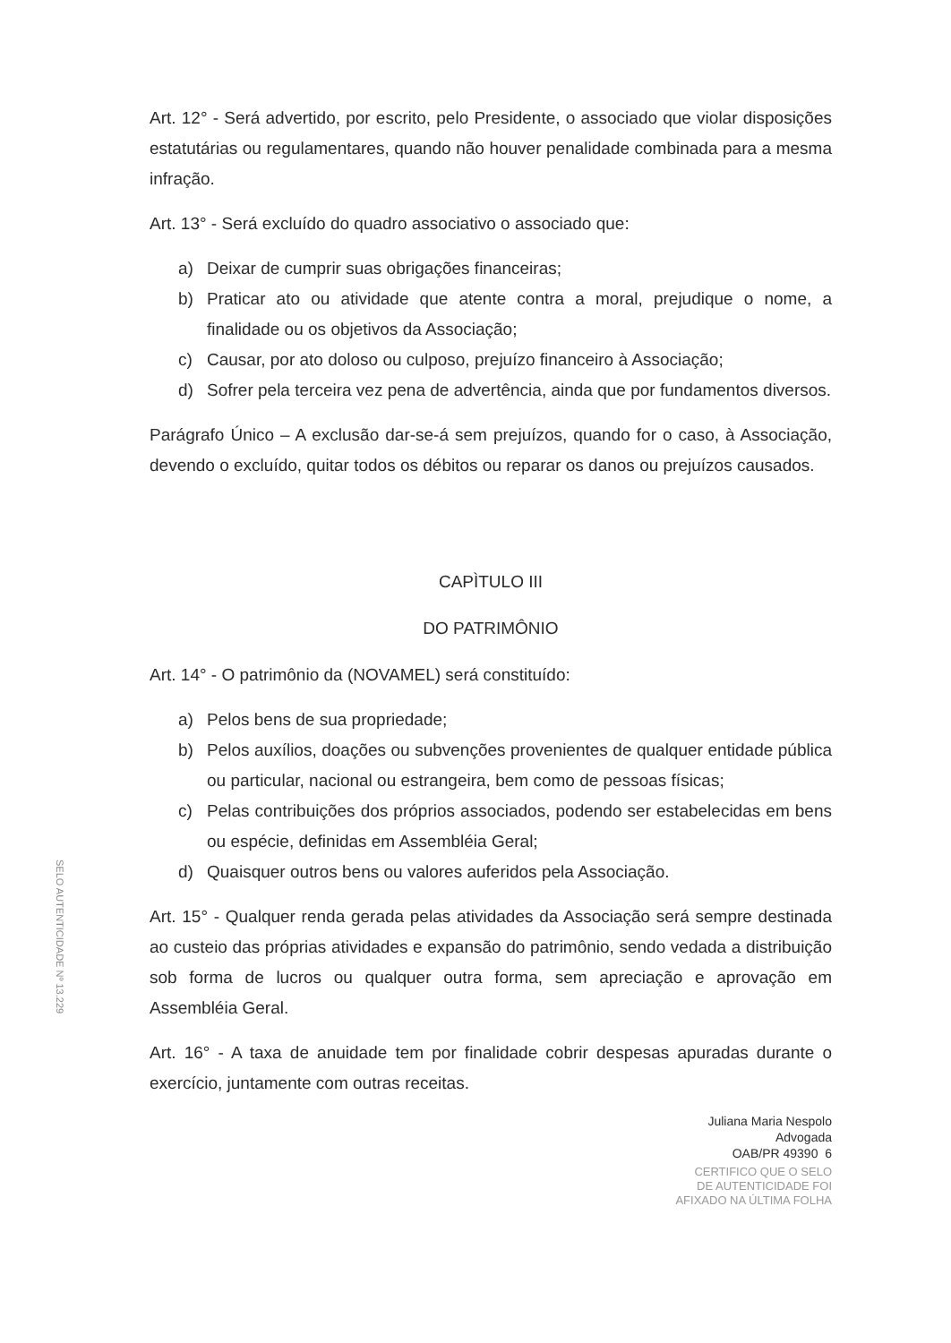Art. 12° - Será advertido, por escrito, pelo Presidente, o associado que violar disposições estatutárias ou regulamentares, quando não houver penalidade combinada para a mesma infração.
Art. 13° - Será excluído do quadro associativo o associado que:
a) Deixar de cumprir suas obrigações financeiras;
b) Praticar ato ou atividade que atente contra a moral, prejudique o nome, a finalidade ou os objetivos da Associação;
c) Causar, por ato doloso ou culposo, prejuízo financeiro à Associação;
d) Sofrer pela terceira vez pena de advertência, ainda que por fundamentos diversos.
Parágrafo Único – A exclusão dar-se-á sem prejuízos, quando for o caso, à Associação, devendo o excluído, quitar todos os débitos ou reparar os danos ou prejuízos causados.
CAPÌTULO III
DO PATRIMÔNIO
Art. 14° - O patrimônio da (NOVAMEL) será constituído:
a) Pelos bens de sua propriedade;
b) Pelos auxílios, doações ou subvenções provenientes de qualquer entidade pública ou particular, nacional ou estrangeira, bem como de pessoas físicas;
c) Pelas contribuições dos próprios associados, podendo ser estabelecidas em bens ou espécie, definidas em Assembléia Geral;
d) Quaisquer outros bens ou valores auferidos pela Associação.
Art. 15° - Qualquer renda gerada pelas atividades da Associação será sempre destinada ao custeio das próprias atividades e expansão do patrimônio, sendo vedada a distribuição sob forma de lucros ou qualquer outra forma, sem apreciação e aprovação em Assembléia Geral.
Art. 16° - A taxa de anuidade tem por finalidade cobrir despesas apuradas durante o exercício, juntamente com outras receitas.
Juliana Maria Nespolo
Advogada
OAB/PR 49390 6
CERTIFICO QUE O SELO
DE AUTENTICIDADE FOI
AFIXADO NA ÚLTIMA FOLHA
SELO AUTENTICIDADE Nº 13.229